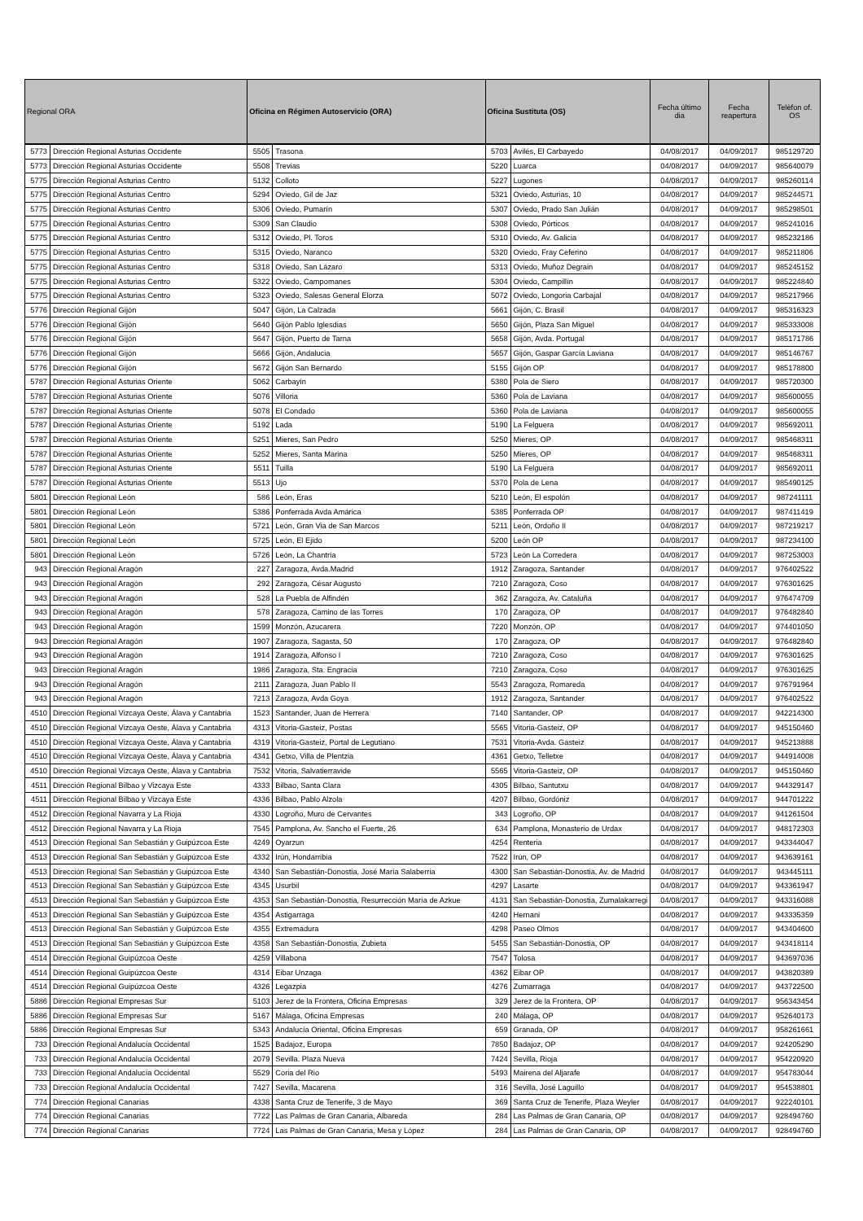| Regional ORA | | Oficina en Régimen Autoservicio (ORA) | | Oficina Sustituta (OS) | | Fecha último dia | Fecha reapertura | Telèfon of. OS |
| --- | --- | --- | --- | --- | --- | --- | --- | --- |
| 5773 | Dirección Regional Asturias Occidente | 5505 | Trasona | 5703 | Avilés, El Carbayedo | 04/08/2017 | 04/09/2017 | 985129720 |
| 5773 | Dirección Regional Asturias Occidente | 5508 | Trevias | 5220 | Luarca | 04/08/2017 | 04/09/2017 | 985640079 |
| 5775 | Dirección Regional Asturias Centro | 5132 | Colloto | 5227 | Lugones | 04/08/2017 | 04/09/2017 | 985260114 |
| 5775 | Dirección Regional Asturias Centro | 5294 | Oviedo, Gil de Jaz | 5321 | Oviedo, Asturias, 10 | 04/08/2017 | 04/09/2017 | 985244571 |
| 5775 | Dirección Regional Asturias Centro | 5306 | Oviedo, Pumarín | 5307 | Oviedo, Prado San Julián | 04/08/2017 | 04/09/2017 | 985298501 |
| 5775 | Dirección Regional Asturias Centro | 5309 | San Claudio | 5308 | Oviedo, Pórticos | 04/08/2017 | 04/09/2017 | 985241016 |
| 5775 | Dirección Regional Asturias Centro | 5312 | Oviedo, Pl. Toros | 5310 | Oviedo, Av. Galicia | 04/08/2017 | 04/09/2017 | 985232186 |
| 5775 | Dirección Regional Asturias Centro | 5315 | Oviedo, Naranco | 5320 | Oviedo, Fray Ceferino | 04/08/2017 | 04/09/2017 | 985211806 |
| 5775 | Dirección Regional Asturias Centro | 5318 | Oviedo, San Lázaro | 5313 | Oviedo, Muñoz Degrain | 04/08/2017 | 04/09/2017 | 985245152 |
| 5775 | Dirección Regional Asturias Centro | 5322 | Oviedo, Campomanes | 5304 | Oviedo, Campillín | 04/08/2017 | 04/09/2017 | 985224840 |
| 5775 | Dirección Regional Asturias Centro | 5323 | Oviedo, Salesas General Elorza | 5072 | Oviedo, Longoria Carbajal | 04/08/2017 | 04/09/2017 | 985217966 |
| 5776 | Dirección Regional Gijón | 5047 | Gijón, La Calzada | 5661 | Gijón, C. Brasil | 04/08/2017 | 04/09/2017 | 985316323 |
| 5776 | Dirección Regional Gijón | 5640 | Gijón Pablo Iglesdias | 5650 | Gijón, Plaza San Miguel | 04/08/2017 | 04/09/2017 | 985333008 |
| 5776 | Dirección Regional Gijón | 5647 | Gijón, Puerto de Tarna | 5658 | Gijón, Avda. Portugal | 04/08/2017 | 04/09/2017 | 985171786 |
| 5776 | Dirección Regional Gijón | 5666 | Gijón, Andalucia | 5657 | Gijón, Gaspar García Laviana | 04/08/2017 | 04/09/2017 | 985146767 |
| 5776 | Dirección Regional Gijón | 5672 | Gijón San Bernardo | 5155 | Gijón OP | 04/08/2017 | 04/09/2017 | 985178800 |
| 5787 | Dirección Regional Asturias Oriente | 5062 | Carbayín | 5380 | Pola de Siero | 04/08/2017 | 04/09/2017 | 985720300 |
| 5787 | Dirección Regional Asturias Oriente | 5076 | Villoria | 5360 | Pola de Laviana | 04/08/2017 | 04/09/2017 | 985600055 |
| 5787 | Dirección Regional Asturias Oriente | 5078 | El Condado | 5360 | Pola de Laviana | 04/08/2017 | 04/09/2017 | 985600055 |
| 5787 | Dirección Regional Asturias Oriente | 5192 | Lada | 5190 | La Felguera | 04/08/2017 | 04/09/2017 | 985692011 |
| 5787 | Dirección Regional Asturias Oriente | 5251 | Mieres, San Pedro | 5250 | Mieres, OP | 04/08/2017 | 04/09/2017 | 985468311 |
| 5787 | Dirección Regional Asturias Oriente | 5252 | Mieres, Santa Marina | 5250 | Mieres, OP | 04/08/2017 | 04/09/2017 | 985468311 |
| 5787 | Dirección Regional Asturias Oriente | 5511 | Tuilla | 5190 | La Felguera | 04/08/2017 | 04/09/2017 | 985692011 |
| 5787 | Dirección Regional Asturias Oriente | 5513 | Ujo | 5370 | Pola de Lena | 04/08/2017 | 04/09/2017 | 985490125 |
| 5801 | Dirección Regional León | 586 | León, Eras | 5210 | León, El espolón | 04/08/2017 | 04/09/2017 | 987241111 |
| 5801 | Dirección Regional León | 5386 | Ponferrada Avda Amárica | 5385 | Ponferrada OP | 04/08/2017 | 04/09/2017 | 987411419 |
| 5801 | Dirección Regional León | 5721 | León, Gran Via de San Marcos | 5211 | León, Ordoño II | 04/08/2017 | 04/09/2017 | 987219217 |
| 5801 | Dirección Regional León | 5725 | León, El Ejido | 5200 | León OP | 04/08/2017 | 04/09/2017 | 987234100 |
| 5801 | Dirección Regional León | 5726 | León, La Chantría | 5723 | León La Corredera | 04/08/2017 | 04/09/2017 | 987253003 |
| 943 | Dirección Regional Aragón | 227 | Zaragoza, Avda.Madrid | 1912 | Zaragoza, Santander | 04/08/2017 | 04/09/2017 | 976402522 |
| 943 | Dirección Regional Aragón | 292 | Zaragoza, César Augusto | 7210 | Zaragoza, Coso | 04/08/2017 | 04/09/2017 | 976301625 |
| 943 | Dirección Regional Aragón | 528 | La Puebla de Alfindén | 362 | Zaragoza, Av. Cataluña | 04/08/2017 | 04/09/2017 | 976474709 |
| 943 | Dirección Regional Aragón | 578 | Zaragoza, Camino de las Torres | 170 | Zaragoza, OP | 04/08/2017 | 04/09/2017 | 976482840 |
| 943 | Dirección Regional Aragón | 1599 | Monzón, Azucarera | 7220 | Monzón, OP | 04/08/2017 | 04/09/2017 | 974401050 |
| 943 | Dirección Regional Aragón | 1907 | Zaragoza, Sagasta, 50 | 170 | Zaragoza, OP | 04/08/2017 | 04/09/2017 | 976482840 |
| 943 | Dirección Regional Aragón | 1914 | Zaragoza, Alfonso I | 7210 | Zaragoza, Coso | 04/08/2017 | 04/09/2017 | 976301625 |
| 943 | Dirección Regional Aragón | 1986 | Zaragoza, Sta. Engracia | 7210 | Zaragoza, Coso | 04/08/2017 | 04/09/2017 | 976301625 |
| 943 | Dirección Regional Aragón | 2111 | Zaragoza, Juan Pablo II | 5543 | Zaragoza, Romareda | 04/08/2017 | 04/09/2017 | 976791964 |
| 943 | Dirección Regional Aragón | 7213 | Zaragoza, Avda Goya | 1912 | Zaragoza, Santander | 04/08/2017 | 04/09/2017 | 976402522 |
| 4510 | Dirección Regional Vizcaya Oeste, Álava y Cantabria | 1523 | Santander, Juan de Herrera | 7140 | Santander, OP | 04/08/2017 | 04/09/2017 | 942214300 |
| 4510 | Dirección Regional Vizcaya Oeste, Álava y Cantabria | 4313 | Vitoria-Gasteiz, Postas | 5565 | Vitoria-Gasteiz, OP | 04/08/2017 | 04/09/2017 | 945150460 |
| 4510 | Dirección Regional Vizcaya Oeste, Álava y Cantabria | 4319 | Vitoria-Gasteiz, Portal de Legutiano | 7531 | Vitoria-Avda. Gasteiz | 04/08/2017 | 04/09/2017 | 945213888 |
| 4510 | Dirección Regional Vizcaya Oeste, Álava y Cantabria | 4341 | Getxo, Villa de Plentzia | 4361 | Getxo, Telletxe | 04/08/2017 | 04/09/2017 | 944914008 |
| 4510 | Dirección Regional Vizcaya Oeste, Álava y Cantabria | 7532 | Vitoria, Salvatierravide | 5565 | Vitoria-Gasteiz, OP | 04/08/2017 | 04/09/2017 | 945150460 |
| 4511 | Dirección Regional Bilbao y Vizcaya Este | 4333 | Bilbao, Santa Clara | 4305 | Bilbao, Santutxu | 04/08/2017 | 04/09/2017 | 944329147 |
| 4511 | Dirección Regional Bilbao y Vizcaya Este | 4336 | Bilbao, Pablo Alzola | 4207 | Bilbao, Gordóniz | 04/08/2017 | 04/09/2017 | 944701222 |
| 4512 | Dirección Regional Navarra y La Rioja | 4330 | Logroño, Muro de Cervantes | 343 | Logroño, OP | 04/08/2017 | 04/09/2017 | 941261504 |
| 4512 | Dirección Regional Navarra y La Rioja | 7545 | Pamplona, Av. Sancho el Fuerte, 26 | 634 | Pamplona, Monasterio de Urdax | 04/08/2017 | 04/09/2017 | 948172303 |
| 4513 | Dirección Regional San Sebastián y Guipúzcoa Este | 4249 | Oyarzun | 4254 | Renteria | 04/08/2017 | 04/09/2017 | 943344047 |
| 4513 | Dirección Regional San Sebastián y Guipúzcoa Este | 4332 | Irún, Hondarribia | 7522 | Irún, OP | 04/08/2017 | 04/09/2017 | 943639161 |
| 4513 | Dirección Regional San Sebastián y Guipúzcoa Este | 4340 | San Sebastián-Donostia, José María Salaberria | 4300 | San Sebastián-Donostia, Av. de Madrid | 04/08/2017 | 04/09/2017 | 943445111 |
| 4513 | Dirección Regional San Sebastián y Guipúzcoa Este | 4345 | Usurbil | 4297 | Lasarte | 04/08/2017 | 04/09/2017 | 943361947 |
| 4513 | Dirección Regional San Sebastián y Guipúzcoa Este | 4353 | San Sebastián-Donostia, Resurrección María de Azkue | 4131 | San Sebastián-Donostia, Zumalakarregi | 04/08/2017 | 04/09/2017 | 943316088 |
| 4513 | Dirección Regional San Sebastián y Guipúzcoa Este | 4354 | Astigarraga | 4240 | Hernani | 04/08/2017 | 04/09/2017 | 943335359 |
| 4513 | Dirección Regional San Sebastián y Guipúzcoa Este | 4355 | Extremadura | 4298 | Paseo Olmos | 04/08/2017 | 04/09/2017 | 943404600 |
| 4513 | Dirección Regional San Sebastián y Guipúzcoa Este | 4358 | San Sebastián-Donostia, Zubieta | 5455 | San Sebastián-Donostia, OP | 04/08/2017 | 04/09/2017 | 943418114 |
| 4514 | Dirección Regional Guipúzcoa Oeste | 4259 | Villabona | 7547 | Tolosa | 04/08/2017 | 04/09/2017 | 943697036 |
| 4514 | Dirección Regional Guipúzcoa Oeste | 4314 | Eibar Unzaga | 4362 | Eibar OP | 04/08/2017 | 04/09/2017 | 943820389 |
| 4514 | Dirección Regional Guipúzcoa Oeste | 4326 | Legazpia | 4276 | Zumarraga | 04/08/2017 | 04/09/2017 | 943722500 |
| 5886 | Dirección Regional Empresas Sur | 5103 | Jerez de la Frontera, Oficina Empresas | 329 | Jerez de la Frontera, OP | 04/08/2017 | 04/09/2017 | 956343454 |
| 5886 | Dirección Regional Empresas Sur | 5167 | Málaga, Oficina Empresas | 240 | Málaga, OP | 04/08/2017 | 04/09/2017 | 952640173 |
| 5886 | Dirección Regional Empresas Sur | 5343 | Andalucía Oriental, Oficina Empresas | 659 | Granada, OP | 04/08/2017 | 04/09/2017 | 958261661 |
| 733 | Dirección Regional Andalucía Occidental | 1525 | Badajoz, Europa | 7850 | Badajoz, OP | 04/08/2017 | 04/09/2017 | 924205290 |
| 733 | Dirección Regional Andalucía Occidental | 2079 | Sevilla. Plaza Nueva | 7424 | Sevilla, Rioja | 04/08/2017 | 04/09/2017 | 954220920 |
| 733 | Dirección Regional Andalucía Occidental | 5529 | Coria del Rio | 5493 | Mairena del Aljarafe | 04/08/2017 | 04/09/2017 | 954783044 |
| 733 | Dirección Regional Andalucía Occidental | 7427 | Sevilla, Macarena | 316 | Sevilla, José Laguillo | 04/08/2017 | 04/09/2017 | 954538801 |
| 774 | Dirección Regional Canarias | 4338 | Santa Cruz de Tenerife, 3 de Mayo | 369 | Santa Cruz de Tenerife, Plaza Weyler | 04/08/2017 | 04/09/2017 | 922240101 |
| 774 | Dirección Regional Canarias | 7722 | Las Palmas de Gran Canaria, Albareda | 284 | Las Palmas de Gran Canaria, OP | 04/08/2017 | 04/09/2017 | 928494760 |
| 774 | Dirección Regional Canarias | 7724 | Las Palmas de Gran Canaria, Mesa y López | 284 | Las Palmas de Gran Canaria, OP | 04/08/2017 | 04/09/2017 | 928494760 |